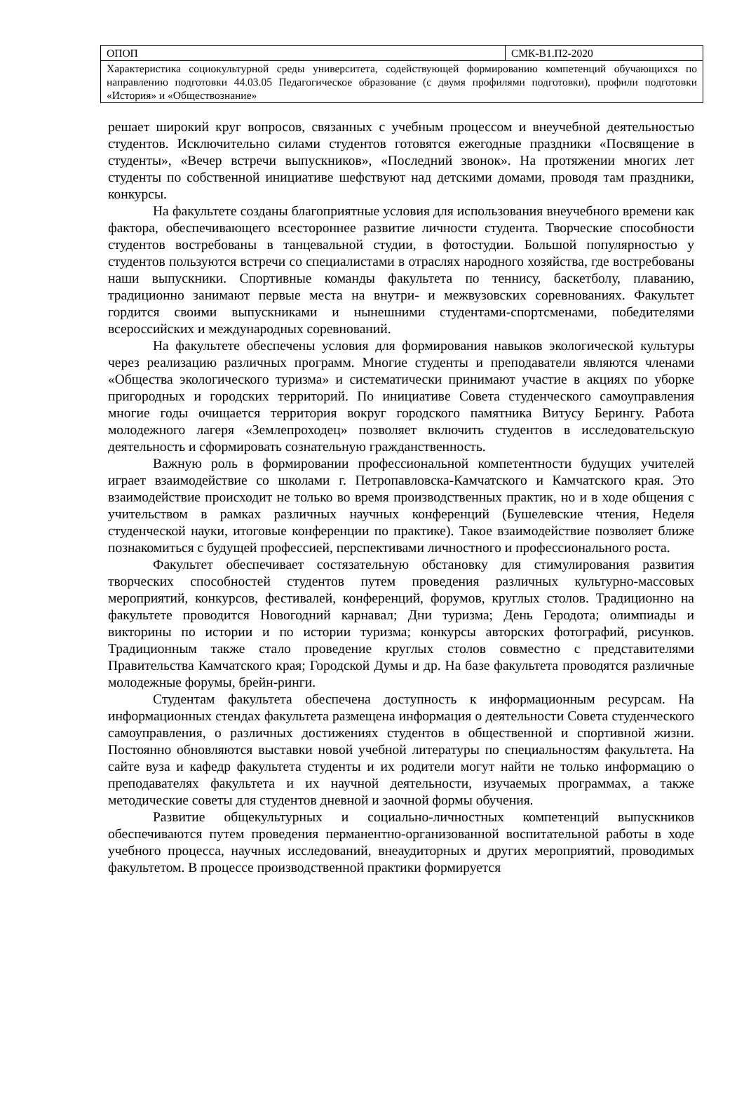| ОПОП | СМК-В1.П2-2020 |
| Характеристика социокультурной среды университета, содействующей формированию компетенций обучающихся по направлению подготовки 44.03.05 Педагогическое образование (с двумя профилями подготовки), профили подготовки «История» и «Обществознание» | |
решает широкий круг вопросов, связанных с учебным процессом и внеучебной деятельностью студентов. Исключительно силами студентов готовятся ежегодные праздники «Посвящение в студенты», «Вечер встречи выпускников», «Последний звонок». На протяжении многих лет студенты по собственной инициативе шефствуют над детскими домами, проводя там праздники, конкурсы.
На факультете созданы благоприятные условия для использования внеучебного времени как фактора, обеспечивающего всестороннее развитие личности студента. Творческие способности студентов востребованы в танцевальной студии, в фотостудии. Большой популярностью у студентов пользуются встречи со специалистами в отраслях народного хозяйства, где востребованы наши выпускники. Спортивные команды факультета по теннису, баскетболу, плаванию, традиционно занимают первые места на внутри- и межвузовских соревнованиях. Факультет гордится своими выпускниками и нынешними студентами-спортсменами, победителями всероссийских и международных соревнований.
На факультете обеспечены условия для формирования навыков экологической культуры через реализацию различных программ. Многие студенты и преподаватели являются членами «Общества экологического туризма» и систематически принимают участие в акциях по уборке пригородных и городских территорий. По инициативе Совета студенческого самоуправления многие годы очищается территория вокруг городского памятника Витусу Берингу. Работа молодежного лагеря «Землепроходец» позволяет включить студентов в исследовательскую деятельность и сформировать сознательную гражданственность.
Важную роль в формировании профессиональной компетентности будущих учителей играет взаимодействие со школами г. Петропавловска-Камчатского и Камчатского края. Это взаимодействие происходит не только во время производственных практик, но и в ходе общения с учительством в рамках различных научных конференций (Бушелевские чтения, Неделя студенческой науки, итоговые конференции по практике). Такое взаимодействие позволяет ближе познакомиться с будущей профессией, перспективами личностного и профессионального роста.
Факультет обеспечивает состязательную обстановку для стимулирования развития творческих способностей студентов путем проведения различных культурно-массовых мероприятий, конкурсов, фестивалей, конференций, форумов, круглых столов. Традиционно на факультете проводится Новогодний карнавал; Дни туризма; День Геродота; олимпиады и викторины по истории и по истории туризма; конкурсы авторских фотографий, рисунков. Традиционным также стало проведение круглых столов совместно с представителями Правительства Камчатского края; Городской Думы и др. На базе факультета проводятся различные молодежные форумы, брейн-ринги.
Студентам факультета обеспечена доступность к информационным ресурсам. На информационных стендах факультета размещена информация о деятельности Совета студенческого самоуправления, о различных достижениях студентов в общественной и спортивной жизни. Постоянно обновляются выставки новой учебной литературы по специальностям факультета. На сайте вуза и кафедр факультета студенты и их родители могут найти не только информацию о преподавателях факультета и их научной деятельности, изучаемых программах, а также методические советы для студентов дневной и заочной формы обучения.
Развитие общекультурных и социально-личностных компетенций выпускников обеспечиваются путем проведения перманентно-организованной воспитательной работы в ходе учебного процесса, научных исследований, внеаудиторных и других мероприятий, проводимых факультетом. В процессе производственной практики формируется